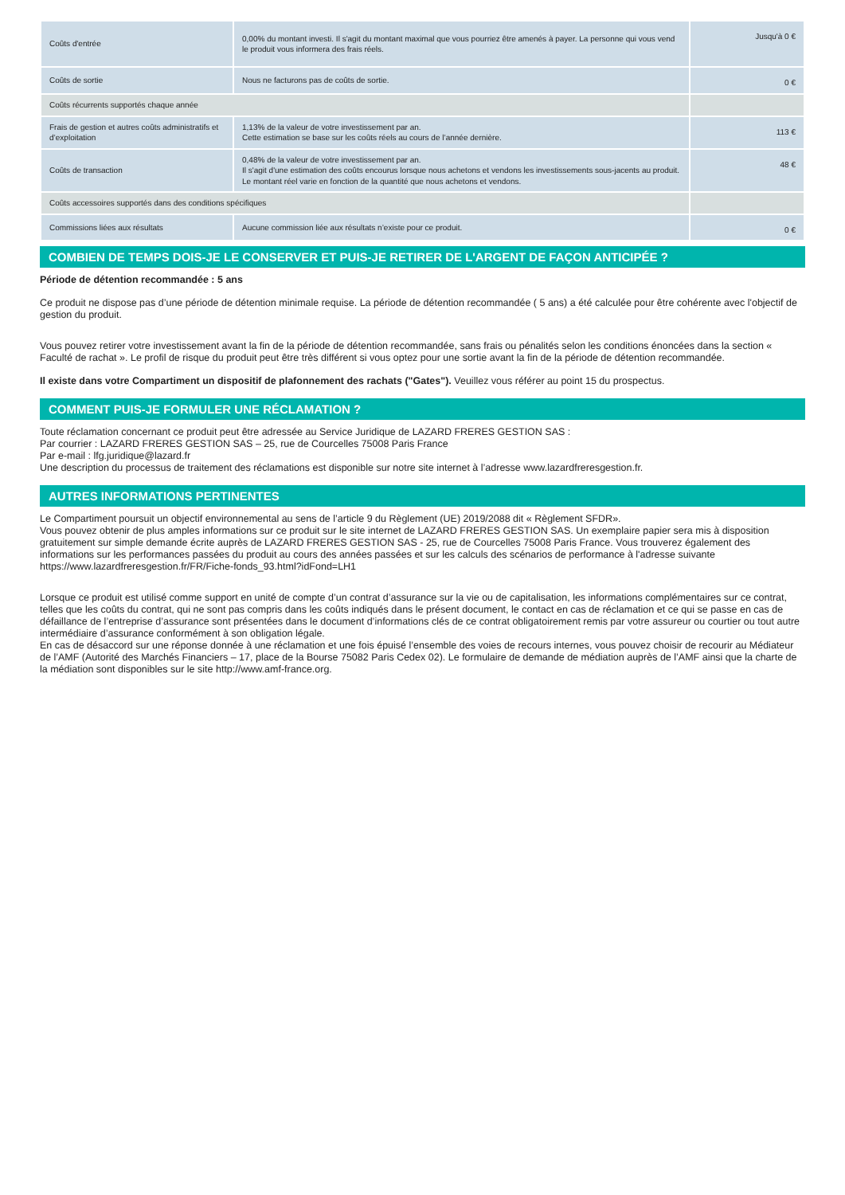| Coûts d'entrée | 0,00% du montant investi. Il s'agit du montant maximal que vous pourriez être amenés à payer. La personne qui vous vend le produit vous informera des frais réels. | Jusqu'à 0 € |
| Coûts de sortie | Nous ne facturons pas de coûts de sortie. | 0 € |
| Coûts récurrents supportés chaque année | | |
| Frais de gestion et autres coûts administratifs et d’exploitation | 1,13% de la valeur de votre investissement par an. Cette estimation se base sur les coûts réels au cours de l’année dernière. | 113 € |
| Coûts de transaction | 0,48% de la valeur de votre investissement par an. Il s'agit d'une estimation des coûts encourus lorsque nous achetons et vendons les investissements sous-jacents au produit. Le montant réel varie en fonction de la quantité que nous achetons et vendons. | 48 € |
| Coûts accessoires supportés dans des conditions spécifiques | | |
| Commissions liées aux résultats | Aucune commission liée aux résultats n’existe pour ce produit. | 0 € |
COMBIEN DE TEMPS DOIS-JE LE CONSERVER ET PUIS-JE RETIRER DE L'ARGENT DE FAÇON ANTICIPÉE ?
Période de détention recommandée : 5 ans
Ce produit ne dispose pas d’une période de détention minimale requise. La période de détention recommandée ( 5 ans) a été calculée pour être cohérente avec l'objectif de gestion du produit.
Vous pouvez retirer votre investissement avant la fin de la période de détention recommandée, sans frais ou pénalités selon les conditions énoncées dans la section « Faculté de rachat ». Le profil de risque du produit peut être très différent si vous optez pour une sortie avant la fin de la période de détention recommandée.
Il existe dans votre Compartiment un dispositif de plafonnement des rachats ("Gates"). Veuillez vous référer au point 15 du prospectus.
COMMENT PUIS-JE FORMULER UNE RÉCLAMATION ?
Toute réclamation concernant ce produit peut être adressée au Service Juridique de LAZARD FRERES GESTION SAS :
Par courrier : LAZARD FRERES GESTION SAS – 25, rue de Courcelles 75008 Paris France
Par e-mail : lfg.juridique@lazard.fr
Une description du processus de traitement des réclamations est disponible sur notre site internet à l’adresse www.lazardfreresgestion.fr.
AUTRES INFORMATIONS PERTINENTES
Le Compartiment poursuit un objectif environnemental au sens de l’article 9 du Règlement (UE) 2019/2088 dit « Règlement SFDR».
Vous pouvez obtenir de plus amples informations sur ce produit sur le site internet de LAZARD FRERES GESTION SAS. Un exemplaire papier sera mis à disposition gratuitement sur simple demande écrite auprès de LAZARD FRERES GESTION SAS - 25, rue de Courcelles 75008 Paris France. Vous trouverez également des informations sur les performances passées du produit au cours des années passées et sur les calculs des scénarios de performance à l'adresse suivante https://www.lazardfreresgestion.fr/FR/Fiche-fonds_93.html?idFond=LH1
Lorsque ce produit est utilisé comme support en unité de compte d’un contrat d’assurance sur la vie ou de capitalisation, les informations complémentaires sur ce contrat, telles que les coûts du contrat, qui ne sont pas compris dans les coûts indiqués dans le présent document, le contact en cas de réclamation et ce qui se passe en cas de défaillance de l’entreprise d’assurance sont présentées dans le document d’informations clés de ce contrat obligatoirement remis par votre assureur ou courtier ou tout autre intermédiaire d’assurance conformément à son obligation légale.
En cas de désaccord sur une réponse donnée à une réclamation et une fois épuisé l’ensemble des voies de recours internes, vous pouvez choisir de recourir au Médiateur de l’AMF (Autorité des Marchés Financiers – 17, place de la Bourse 75082 Paris Cedex 02). Le formulaire de demande de médiation auprès de l’AMF ainsi que la charte de la médiation sont disponibles sur le site http://www.amf-france.org.